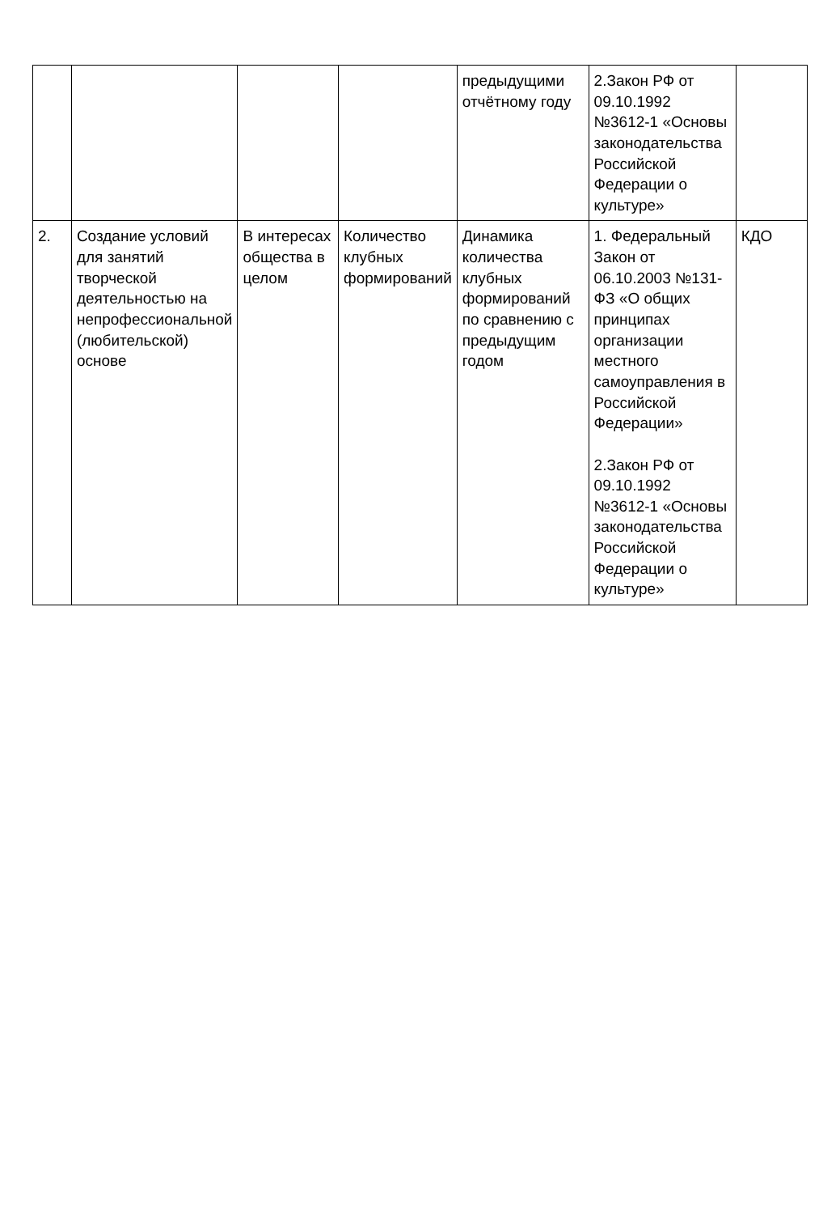| | | | | предыдущими отчётному году | 2.Закон РФ от 09.10.1992 №3612-1 «Основы законодательства Российской Федерации о культуре» | |
| 2. | Создание условий для занятий творческой деятельностью на непрофессиональной (любительской) основе | В интересах общества в целом | Количество клубных формирований | Динамика количества клубных формирований по сравнению с предыдущим годом | 1. Федеральный Закон от 06.10.2003 №131-ФЗ «О общих принципах организации местного самоуправления в Российской Федерации» 2.Закон РФ от 09.10.1992 №3612-1 «Основы законодательства Российской Федерации о культуре» | КДО |